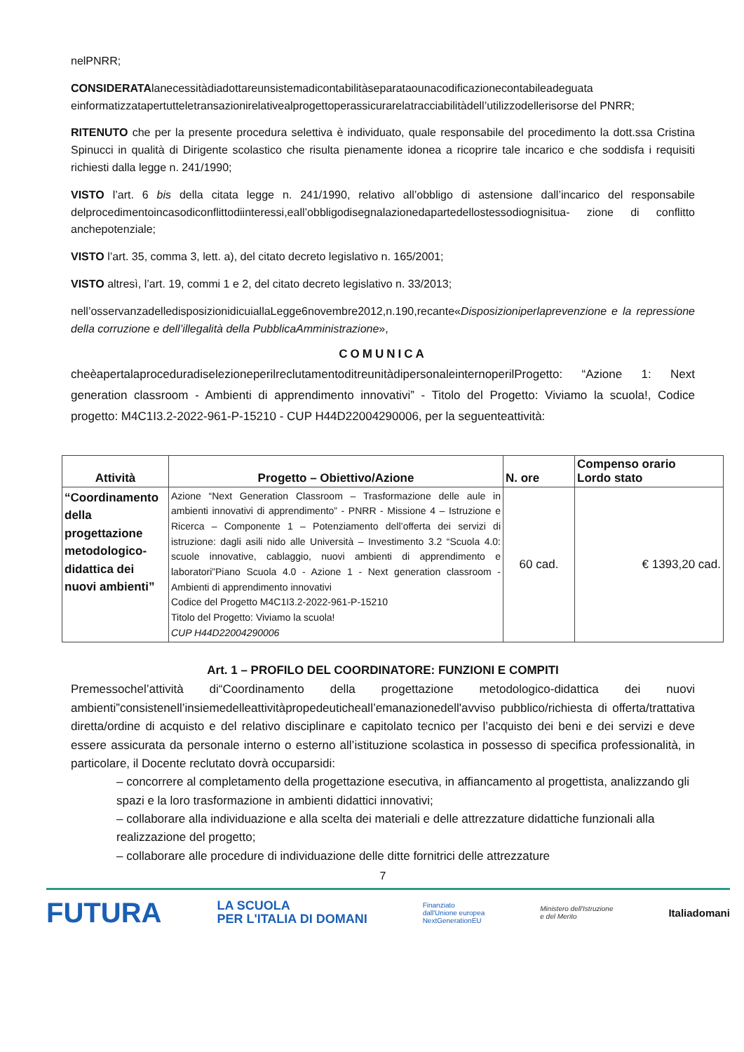nelPNRR;
CONSIDERATAlanecessitàdiadottareunsistemadicontabilitàseparataounacodificazionecontabileadeguata einformatizzatapertutteletransazionirelativealprogettoperassicurarelatracciabilitàdell’utilizzodellerisorse del PNRR;
RITENUTO che per la presente procedura selettiva è individuato, quale responsabile del procedimento la dott.ssa Cristina Spinucci in qualità di Dirigente scolastico che risulta pienamente idonea a ricoprire tale incarico e che soddisfa i requisiti richiesti dalla legge n. 241/1990;
VISTO l’art. 6 bis della citata legge n. 241/1990, relativo all’obbligo di astensione dall’incarico del responsabile delprocedimentoincasodiconflittodiinteressi,eall’obbligodisegnalazionedapartedellostessodiognisitua- zione di conflitto anchepotenziale;
VISTO l’art. 35, comma 3, lett. a), del citato decreto legislativo n. 165/2001;
VISTO altresì, l’art. 19, commi 1 e 2, del citato decreto legislativo n. 33/2013;
nell’osservanzadelledisposizionidicuiallaLegge6novembre2012,n.190,recante«Disposizioniperlaprevenzione e la repressione della corruzione e dell’illegalità della PubblicaAmministrazione»,
COMUNICA
cheèapertalaproceduradiselezioneperilreclutamentoditreunitàdipersonaleinternoperilProgetto: “Azione 1: Next generation classroom - Ambienti di apprendimento innovativi” - Titolo del Progetto: Viviamo la scuola!, Codice progetto: M4C1I3.2-2022-961-P-15210 - CUP H44D22004290006, per la seguenteattività:
| Attività | Progetto – Obiettivo/Azione | N. ore | Compenso orario Lordo stato |
| --- | --- | --- | --- |
| “Coordinamento della progettazione metodologico-didattica dei nuovi ambienti” | Azione “Next Generation Classroom – Trasformazione delle aule in ambienti innovativi di apprendimento” - PNRR - Missione 4 – Istruzione e Ricerca – Componente 1 – Potenziamento dell’offerta dei servizi di istruzione: dagli asili nido alle Università – Investimento 3.2 “Scuola 4.0: scuole innovative, cablaggio, nuovi ambienti di apprendimento e laboratori”Piano Scuola 4.0 - Azione 1 - Next generation classroom - Ambienti di apprendimento innovativi Codice del Progetto M4C1I3.2-2022-961-P-15210 Titolo del Progetto: Viviamo la scuola! CUP H44D22004290006 | 60 cad. | € 1393,20 cad. |
Art. 1 – PROFILO DEL COORDINATORE: FUNZIONI E COMPITI
Premessochel’attività di“Coordinamento della progettazione metodologico-didattica dei nuovi ambienti”consistenell’insiemedelleattivitàpropedeuticheall’emanazionedell'avviso pubblico/richiesta di offerta/trattativa diretta/ordine di acquisto e del relativo disciplinare e capitolato tecnico per l’acquisto dei beni e dei servizi e deve essere assicurata da personale interno o esterno all’istituzione scolastica in possesso di specifica professionalità, in particolare, il Docente reclutato dovrà occuparsidi:
– concorrere al completamento della progettazione esecutiva, in affiancamento al progettista, analizzando gli spazi e la loro trasformazione in ambienti didattici innovativi;
– collaborare alla individuazione e alla scelta dei materiali e delle attrezzature didattiche funzionali alla realizzazione del progetto;
– collaborare alle procedure di individuazione delle ditte fornitrici delle attrezzature
7
FUTURA LA SCUOLA
PER L'ITALIA DI DOMANI Finanziato
dall'Unione europea
NextGenerationEU Ministero dell'Istruzione
e del Merito Italiadomani